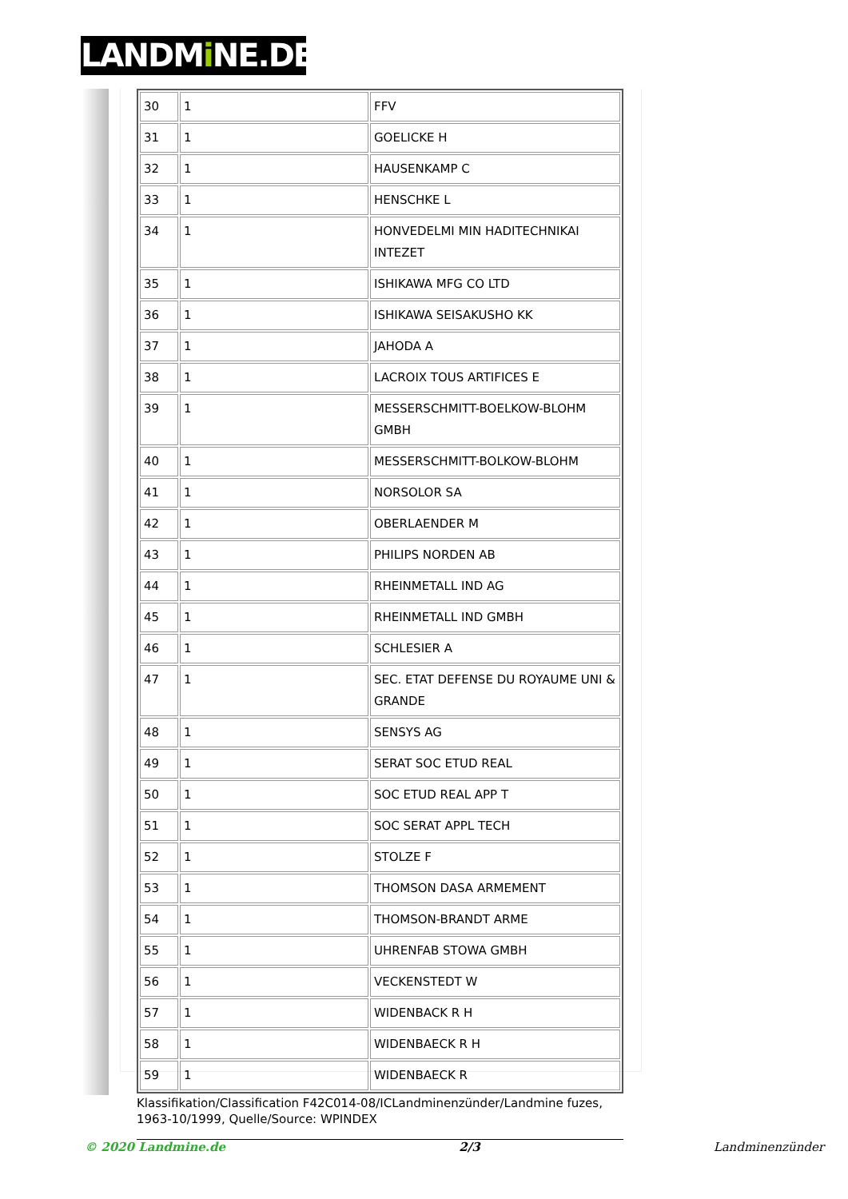LANDMi NE.DE
| 30 | 1 | FFV |
| 31 | 1 | GOELICKE H |
| 32 | 1 | HAUSENKAMP C |
| 33 | 1 | HENSCHKE L |
| 34 | 1 | HONVEDELMI MIN HADITECHNIKAI INTEZET |
| 35 | 1 | ISHIKAWA MFG CO LTD |
| 36 | 1 | ISHIKAWA SEISAKUSHO KK |
| 37 | 1 | JAHODA A |
| 38 | 1 | LACROIX TOUS ARTIFICES E |
| 39 | 1 | MESSERSCHMITT-BOELKOW-BLOHM GMBH |
| 40 | 1 | MESSERSCHMITT-BOLKOW-BLOHM |
| 41 | 1 | NORSOLOR SA |
| 42 | 1 | OBERLAENDER M |
| 43 | 1 | PHILIPS NORDEN AB |
| 44 | 1 | RHEINMETALL IND AG |
| 45 | 1 | RHEINMETALL IND GMBH |
| 46 | 1 | SCHLESIER A |
| 47 | 1 | SEC. ETAT DEFENSE DU ROYAUME UNI & GRANDE |
| 48 | 1 | SENSYS AG |
| 49 | 1 | SERAT SOC ETUD REAL |
| 50 | 1 | SOC ETUD REAL APP T |
| 51 | 1 | SOC SERAT APPL TECH |
| 52 | 1 | STOLZE F |
| 53 | 1 | THOMSON DASA ARMEMENT |
| 54 | 1 | THOMSON-BRANDT ARME |
| 55 | 1 | UHRENFAB STOWA GMBH |
| 56 | 1 | VECKENSTEDT W |
| 57 | 1 | WIDENBACK R H |
| 58 | 1 | WIDENBAECK R H |
| 59 | 1 | WIDENBAECK R |
Klassifikation/Classification F42C014-08/ICLandminenzünder/Landmine fuzes, 1963-10/1999, Quelle/Source: WPINDEX
© 2020 Landmine.de 2/3 Landminenzünder